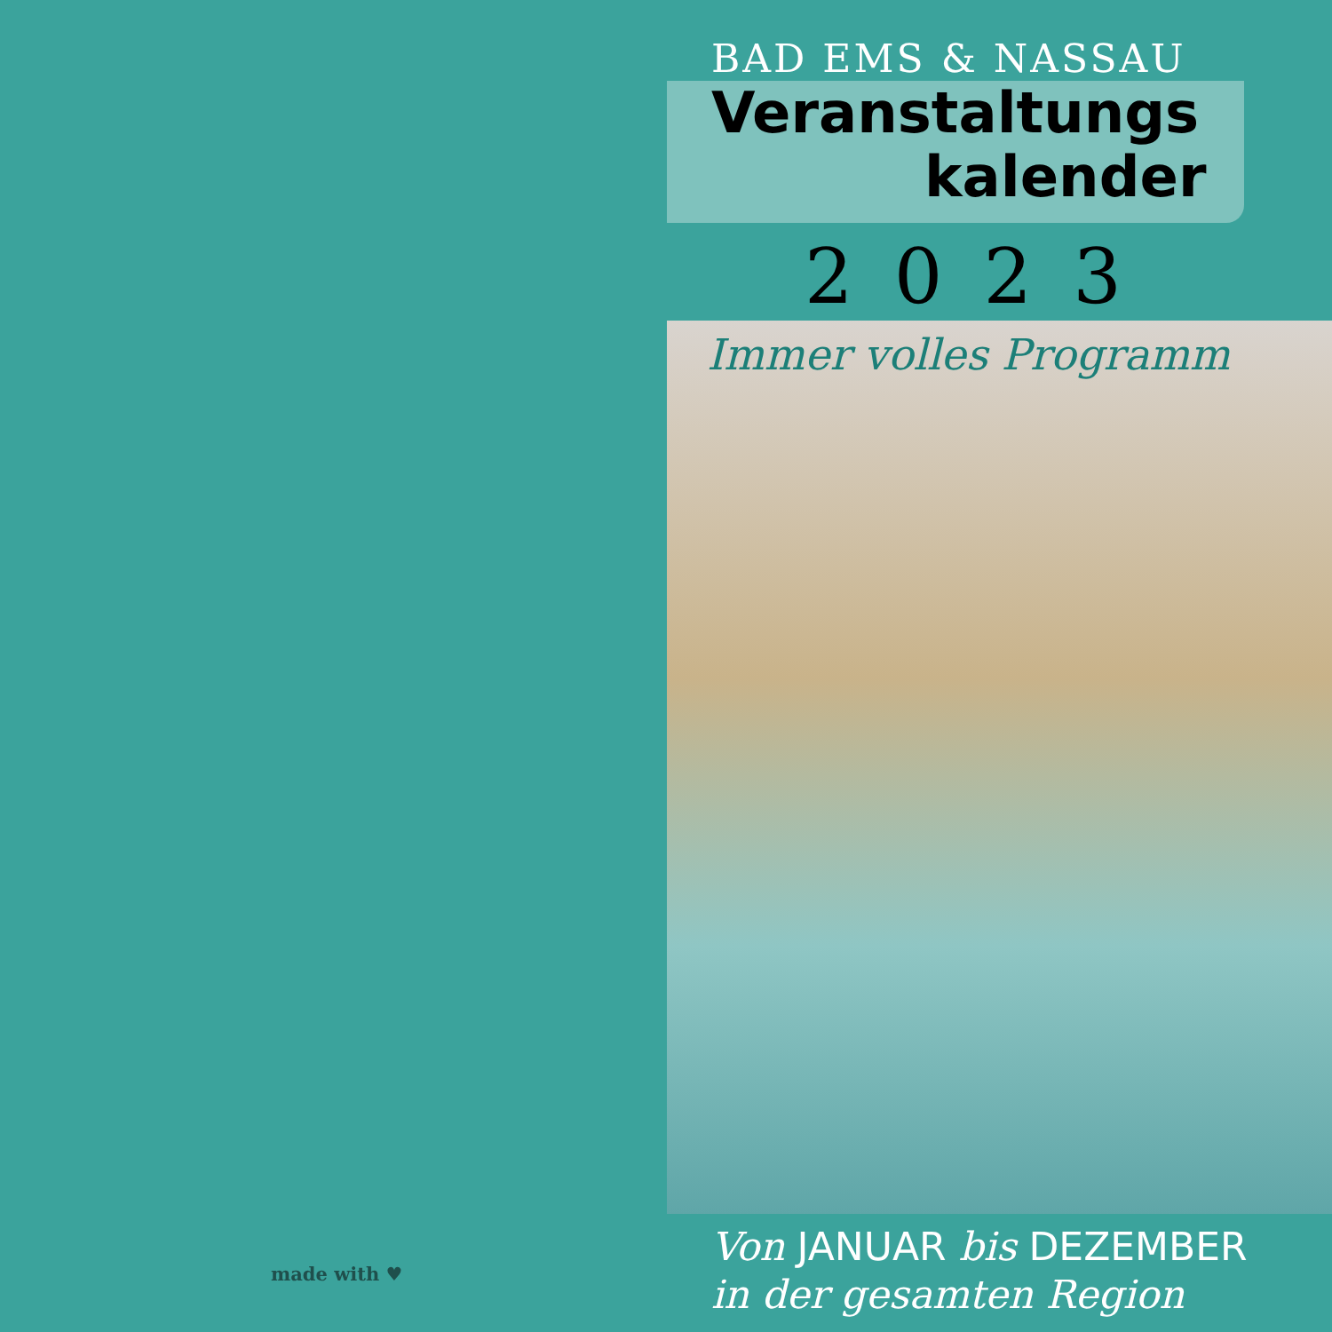made with ♥
BAD EMS & NASSAU
Veranstaltungs
kalender
2023
Immer volles Programm
Von JANUAR bis DEZEMBER
in der gesamten Region